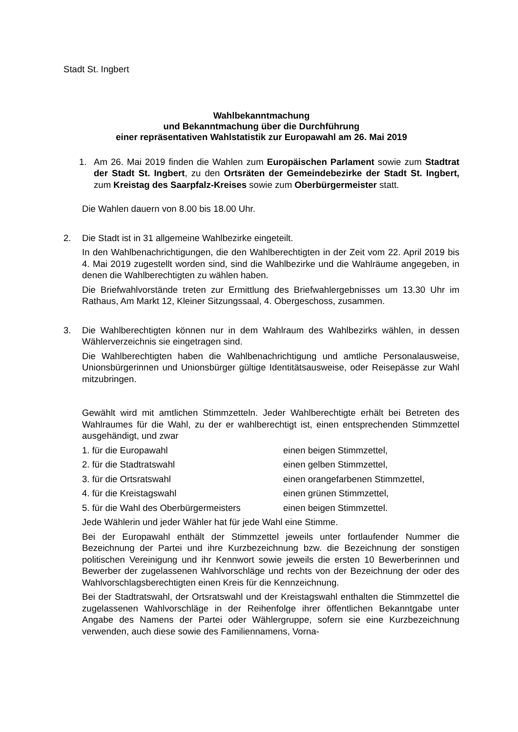Stadt St. Ingbert
Wahlbekanntmachung
und Bekanntmachung über die Durchführung
einer repräsentativen Wahlstatistik zur Europawahl am 26. Mai 2019
1. Am 26. Mai 2019 finden die Wahlen zum Europäischen Parlament sowie zum Stadtrat der Stadt St. Ingbert, zu den Ortsräten der Gemeindebezirke der Stadt St. Ingbert, zum Kreistag des Saarpfalz-Kreises sowie zum Oberbürgermeister statt.
Die Wahlen dauern von 8.00 bis 18.00 Uhr.
2. Die Stadt ist in 31 allgemeine Wahlbezirke eingeteilt.
In den Wahlbenachrichtigungen, die den Wahlberechtigten in der Zeit vom 22. April 2019 bis 4. Mai 2019 zugestellt worden sind, sind die Wahlbezirke und die Wahlräume angegeben, in denen die Wahlberechtigten zu wählen haben.
Die Briefwahlvorstände treten zur Ermittlung des Briefwahlergebnisses um 13.30 Uhr im Rathaus, Am Markt 12, Kleiner Sitzungssaal, 4. Obergeschoss, zusammen.
3. Die Wahlberechtigten können nur in dem Wahlraum des Wahlbezirks wählen, in dessen Wählerverzeichnis sie eingetragen sind.
Die Wahlberechtigten haben die Wahlbenachrichtigung und amtliche Personalausweise, Unionsbürgerinnen und Unionsbürger gültige Identitätsausweise, oder Reisepässe zur Wahl mitzubringen.
Gewählt wird mit amtlichen Stimmzetteln. Jeder Wahlberechtigte erhält bei Betreten des Wahlraumes für die Wahl, zu der er wahlberechtigt ist, einen entsprechenden Stimmzettel ausgehändigt, und zwar
1. für die Europawahl einen beigen Stimmzettel,
2. für die Stadtratswahl einen gelben Stimmzettel,
3. für die Ortsratswahl einen orangefarbenen Stimmzettel,
4. für die Kreistagswahl einen grünen Stimmzettel,
5. für die Wahl des Oberbürgermeisters einen beigen Stimmzettel.
Jede Wählerin und jeder Wähler hat für jede Wahl eine Stimme.
Bei der Europawahl enthält der Stimmzettel jeweils unter fortlaufender Nummer die Bezeichnung der Partei und ihre Kurzbezeichnung bzw. die Bezeichnung der sonstigen politischen Vereinigung und ihr Kennwort sowie jeweils die ersten 10 Bewerberinnen und Bewerber der zugelassenen Wahlvorschläge und rechts von der Bezeichnung der oder des Wahlvorschlagsberechtigten einen Kreis für die Kennzeichnung.
Bei der Stadtratswahl, der Ortsratswahl und der Kreistagswahl enthalten die Stimmzettel die zugelassenen Wahlvorschläge in der Reihenfolge ihrer öffentlichen Bekanntgabe unter Angabe des Namens der Partei oder Wählergruppe, sofern sie eine Kurzbezeichnung verwenden, auch diese sowie des Familiennamens, Vorna-